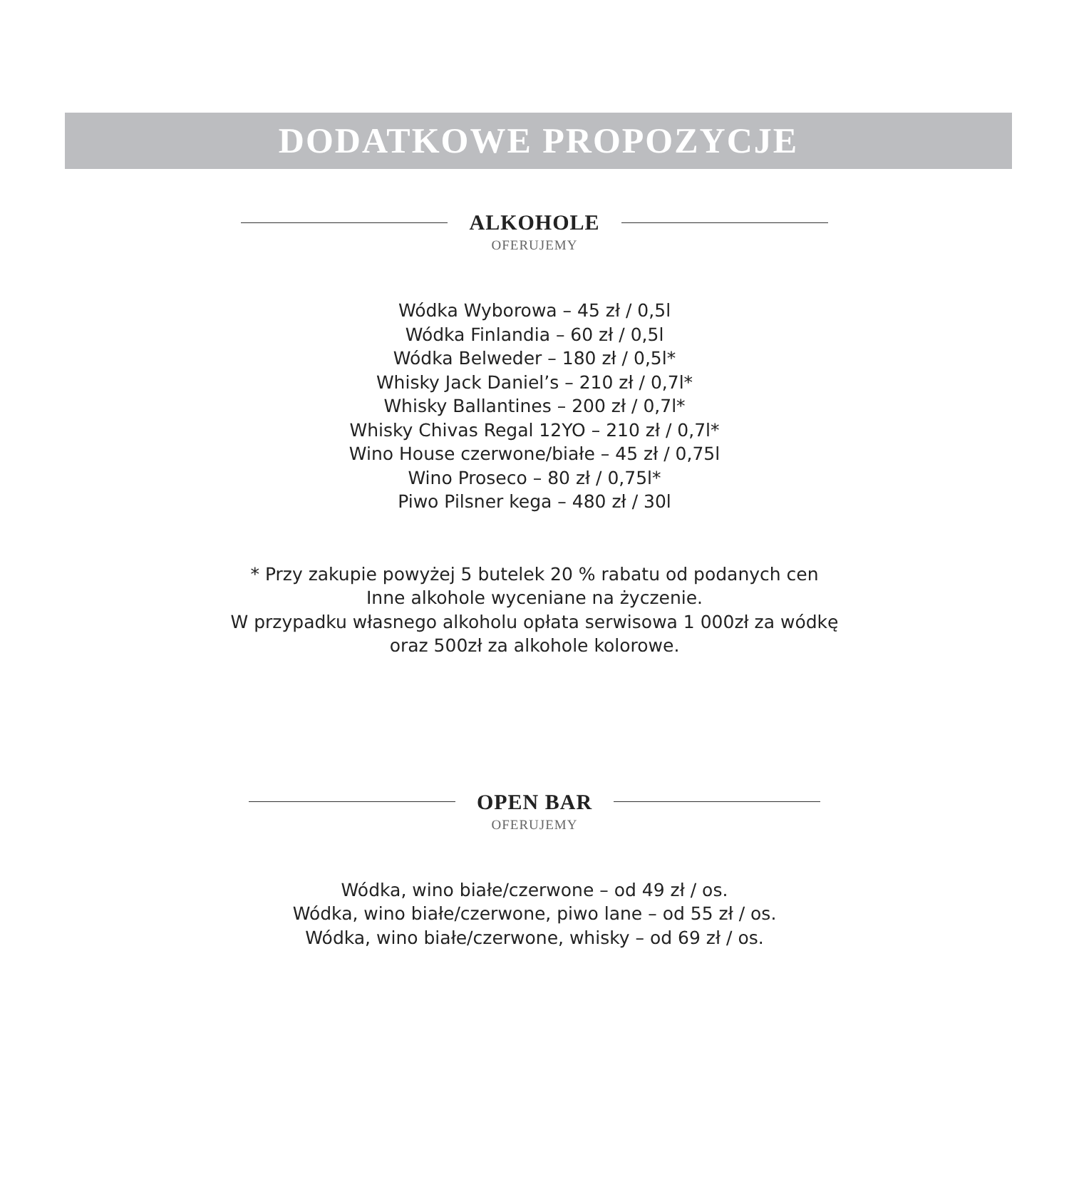DODATKOWE PROPOZYCJE
ALKOHOLE
OFERUJEMY
Wódka Wyborowa – 45 zł / 0,5l
Wódka Finlandia – 60 zł / 0,5l
Wódka Belweder – 180 zł / 0,5l*
Whisky Jack Daniel’s – 210 zł / 0,7l*
Whisky Ballantines – 200 zł / 0,7l*
Whisky Chivas Regal 12YO – 210 zł / 0,7l*
Wino House czerwone/białe – 45 zł / 0,75l
Wino Proseco – 80 zł / 0,75l*
Piwo Pilsner kega – 480 zł / 30l
* Przy zakupie powyżej 5 butelek 20 % rabatu od podanych cen
Inne alkohole wyceniane na życzenie.
W przypadku własnego alkoholu opłata serwisowa 1 000zł za wódkę
oraz 500zł za alkohole kolorowe.
OPEN BAR
OFERUJEMY
Wódka, wino białe/czerwone – od 49 zł / os.
Wódka, wino białe/czerwone, piwo lane – od 55 zł / os.
Wódka, wino białe/czerwone, whisky – od 69 zł / os.